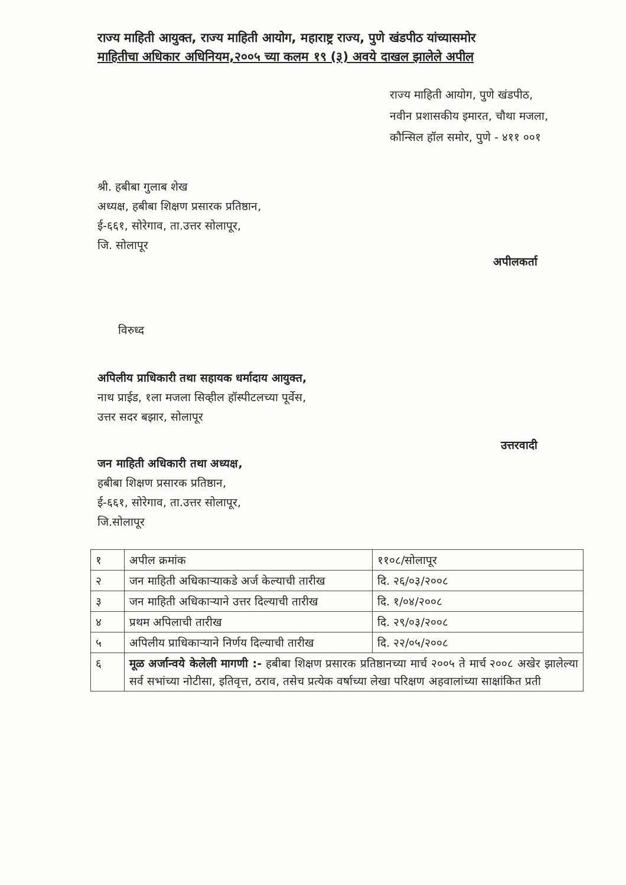राज्य माहिती आयुक्त, राज्य माहिती आयोग, महाराष्ट्र राज्य, पुणे खंडपीठ यांच्यासमोर
माहितीचा अधिकार अधिनियम,२००५ च्या कलम १९ (३) अवये दाखल झालेले अपील
राज्य माहिती आयोग, पुणे खंडपीठ,
नवीन प्रशासकीय इमारत, चौथा मजला,
कौन्सिल हॉल समोर, पुणे - ४११ ००१
श्री. हबीबा गुलाब शेख
अध्यक्ष, हबीबा शिक्षण प्रसारक प्रतिष्ठान,
ई-६६१, सोरेगाव, ता.उत्तर सोलापूर,
जि. सोलापूर
अपीलकर्ता
विरुध्द
अपिलीय प्राधिकारी तथा सहायक धर्मादाय आयुक्त,
नाथ प्राईड, १ला मजला सिव्हील हॉस्पीटलच्या पूर्वेस,
उत्तर सदर बझार, सोलापूर
उत्तरवादी
जन माहिती अधिकारी तथा अध्यक्ष,
हबीबा शिक्षण प्रसारक प्रतिष्ठान,
ई-६६१, सोरेगाव, ता.उत्तर सोलापूर,
जि.सोलापूर
| १ | अपील क्रमांक | ११०८/सोलापूर |
| २ | जन माहिती अधिकाऱ्याकडे अर्ज केल्याची तारीख | दि. २६/०३/२००८ |
| ३ | जन माहिती अधिकाऱ्याने उत्तर दिल्याची तारीख | दि. १/०४/२००८ |
| ४ | प्रथम अपिलाची तारीख | दि. २९/०३/२००८ |
| ५ | अपिलीय प्राधिकाऱ्याने निर्णय दिल्याची तारीख | दि. २२/०५/२००८ |
| ६ | मूळ अर्जान्वये केलेली मागणी :- हबीबा शिक्षण प्रसारक प्रतिष्ठानच्या मार्च २००५ ते मार्च २००८ अखेर झालेल्या सर्व सभांच्या नोटीसा, इतिवृत्त, ठराव, तसेच प्रत्येक वर्षाच्या लेखा परिक्षण अहवालांच्या साक्षांकित प्रती | |